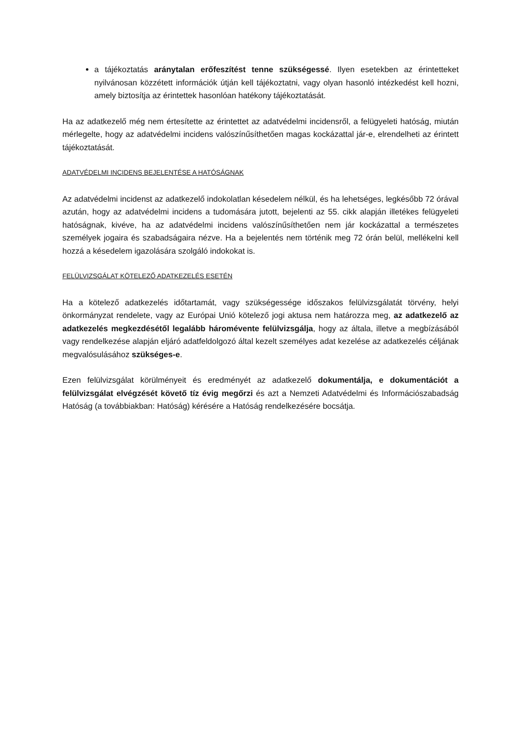a tájékoztatás aránytalan erőfeszítést tenne szükségessé. Ilyen esetekben az érintetteket nyilvánosan közzétett információk útján kell tájékoztatni, vagy olyan hasonló intézkedést kell hozni, amely biztosítja az érintettek hasonlóan hatékony tájékoztatását.
Ha az adatkezelő még nem értesítette az érintettet az adatvédelmi incidensről, a felügyeleti hatóság, miután mérlegelte, hogy az adatvédelmi incidens valószínűsíthetően magas kockázattal jár-e, elrendelheti az érintett tájékoztatását.
ADATVÉDELMI INCIDENS BEJELENTÉSE A HATÓSÁGNAK
Az adatvédelmi incidenst az adatkezelő indokolatlan késedelem nélkül, és ha lehetséges, legkésőbb 72 órával azután, hogy az adatvédelmi incidens a tudomására jutott, bejelenti az 55. cikk alapján illetékes felügyeleti hatóságnak, kivéve, ha az adatvédelmi incidens valószínűsíthetően nem jár kockázattal a természetes személyek jogaira és szabadságaira nézve. Ha a bejelentés nem történik meg 72 órán belül, mellékelni kell hozzá a késedelem igazolására szolgáló indokokat is.
FELÜLVIZSGÁLAT KÖTELEZŐ ADATKEZELÉS ESETÉN
Ha a kötelező adatkezelés időtartamát, vagy szükségessége időszakos felülvizsgálatát törvény, helyi önkormányzat rendelete, vagy az Európai Unió kötelező jogi aktusa nem határozza meg, az adatkezelő az adatkezelés megkezdésétől legalább háromévente felülvizsgálja, hogy az általa, illetve a megbízásából vagy rendelkezése alapján eljáró adatfeldolgozó által kezelt személyes adat kezelése az adatkezelés céljának megvalósulásához szükséges-e.
Ezen felülvizsgálat körülményeit és eredményét az adatkezelő dokumentálja, e dokumentációt a felülvizsgálat elvégzését követő tíz évig megőrzi és azt a Nemzeti Adatvédelmi és Információszabadság Hatóság (a továbbiakban: Hatóság) kérésére a Hatóság rendelkezésére bocsátja.